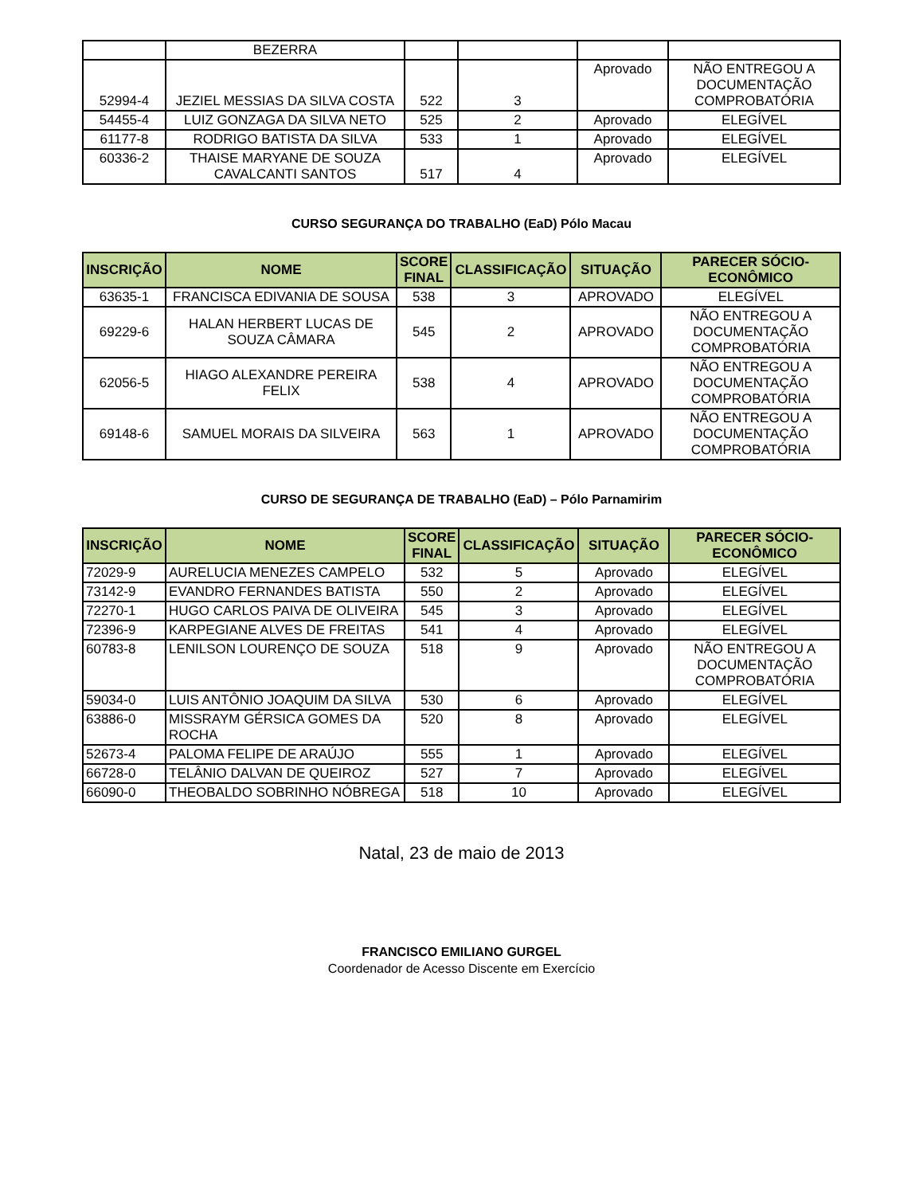| | BEZERRA | | | | |
| 52994-4 | JEZIEL MESSIAS DA SILVA COSTA | 522 | 3 | Aprovado | NÃO ENTREGOU A DOCUMENTAÇÃO COMPROBATÓRIA |
| 54455-4 | LUIZ GONZAGA DA SILVA NETO | 525 | 2 | Aprovado | ELEGÍVEL |
| 61177-8 | RODRIGO BATISTA DA SILVA | 533 | 1 | Aprovado | ELEGÍVEL |
| 60336-2 | THAISE MARYANE DE SOUZA CAVALCANTI SANTOS | 517 | 4 | Aprovado | ELEGÍVEL |
CURSO SEGURANÇA DO TRABALHO (EaD) Pólo Macau
| INSCRIÇÃO | NOME | SCORE FINAL | CLASSIFICAÇÃO | SITUAÇÃO | PARECER SÓCIO-ECONÔMICO |
| --- | --- | --- | --- | --- | --- |
| 63635-1 | FRANCISCA EDIVANIA DE SOUSA | 538 | 3 | APROVADO | ELEGÍVEL |
| 69229-6 | HALAN HERBERT LUCAS DE SOUZA CÂMARA | 545 | 2 | APROVADO | NÃO ENTREGOU A DOCUMENTAÇÃO COMPROBATÓRIA |
| 62056-5 | HIAGO ALEXANDRE PEREIRA FELIX | 538 | 4 | APROVADO | NÃO ENTREGOU A DOCUMENTAÇÃO COMPROBATÓRIA |
| 69148-6 | SAMUEL MORAIS DA SILVEIRA | 563 | 1 | APROVADO | NÃO ENTREGOU A DOCUMENTAÇÃO COMPROBATÓRIA |
CURSO DE SEGURANÇA DE TRABALHO (EaD) – Pólo Parnamirim
| INSCRIÇÃO | NOME | SCORE FINAL | CLASSIFICAÇÃO | SITUAÇÃO | PARECER SÓCIO-ECONÔMICO |
| --- | --- | --- | --- | --- | --- |
| 72029-9 | AURELUCIA MENEZES CAMPELO | 532 | 5 | Aprovado | ELEGÍVEL |
| 73142-9 | EVANDRO FERNANDES BATISTA | 550 | 2 | Aprovado | ELEGÍVEL |
| 72270-1 | HUGO CARLOS PAIVA DE OLIVEIRA | 545 | 3 | Aprovado | ELEGÍVEL |
| 72396-9 | KARPEGIANE ALVES DE FREITAS | 541 | 4 | Aprovado | ELEGÍVEL |
| 60783-8 | LENILSON LOURENÇO DE SOUZA | 518 | 9 | Aprovado | NÃO ENTREGOU A DOCUMENTAÇÃO COMPROBATÓRIA |
| 59034-0 | LUIS ANTÔNIO JOAQUIM DA SILVA | 530 | 6 | Aprovado | ELEGÍVEL |
| 63886-0 | MISSRAYM GÉRSICA GOMES DA ROCHA | 520 | 8 | Aprovado | ELEGÍVEL |
| 52673-4 | PALOMA FELIPE DE ARAÚJO | 555 | 1 | Aprovado | ELEGÍVEL |
| 66728-0 | TELÂNIO DALVAN DE QUEIROZ | 527 | 7 | Aprovado | ELEGÍVEL |
| 66090-0 | THEOBALDO SOBRINHO NÓBREGA | 518 | 10 | Aprovado | ELEGÍVEL |
Natal, 23 de maio de 2013
FRANCISCO EMILIANO GURGEL
Coordenador de Acesso Discente em Exercício